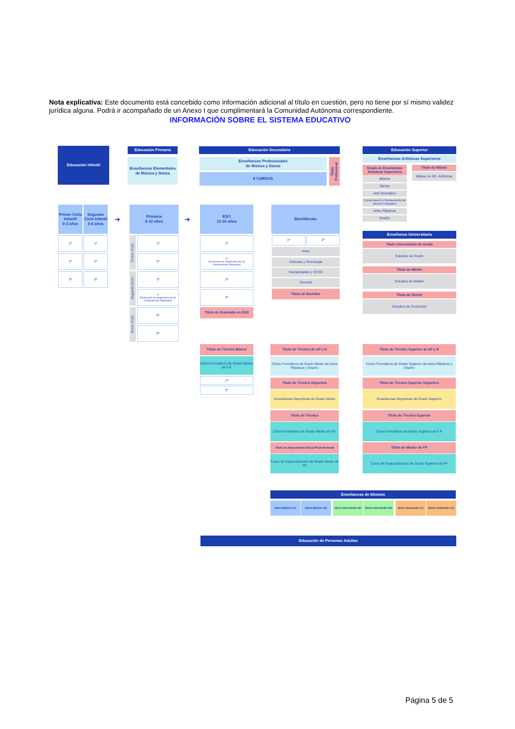Nota explicativa: Este documento está concebido como información adicional al título en cuestión, pero no tiene por sí mismo validez jurídica alguna. Podrá ir acompañado de un Anexo I que cumplimentará la Comunidad Autónoma correspondiente.
INFORMACIÓN SOBRE EL SISTEMA EDUCATIVO
Educación Infantil Educación Primaria
Enseñanzas Elementales de Música y Danza
Educación Secundaria
Enseñanzas Profesionales
de Música y Danza
6 CURSOS
Título Profesional
Educación Superior
Enseñanzas Artísticas Superiores
Grado en Enseñanzas Artísticas Superiores
Título de Máster
Máster en EE. Artísticas
Música
Danza
Arte Dramático
Conservación y Restauración de Bienes Culturales
Artes Plásticas
Diseño
Primer Ciclo Infantil
0-3 años
Segundo Ciclo Infantil
3-6 años
1º 1º
2º 2º
3º 3º
➜
Primaria
6-12 años
➜
Primer Ciclo
Segundo Ciclo
Tercer Ciclo
1º
2º
3º
4º
(Evaluación de Diagnóstico de las Competencias Adquiridas)
5º
6º
ESO
12-16 años
1º
2º
(Evaluación de Diagnóstico de las Competencias Adquiridas)
3º
4º
Título de Graduado en ESO
Bachillerato
1º 2º
Artes
Ciencias y Tecnología
Humanidades y CCSS
General
Título de Bachiller
Enseñanza Universitaria
Título Universitario de Grado
Estudios de Grado
Título de Máster
Estudios de Máster
Título de Doctor
Estudios de Doctorado
Título de Técnico Básico
Ciclos Formativos de Grado Básico de F.P.
1º
2º
Título de Técnico de AP y D
Ciclos Formativos de Grado Medio de Artes Plásticas y Diseño
Título de Técnico Deportivo
Enseñanzas Deportivas de Grado Medio
Título de Técnico
Ciclos Formativos de Grado Medio de F.P.
Título de Especialista del perfil profesional
Curso de Especialización de Grado Medio de FP
Título de Técnico Superior de AP y D
Ciclos Formativos de Grado Superior de Artes Plásticas y Diseño
Título de Técnico Superior Deportivo
Enseñanzas Deportivas de Grado Superior
Título de Técnico Superior
Ciclos Formativos de Grado Superior de F.P.
Título de Máster de FP
Curso de Especialización de Grado Superior de FP
Enseñanzas de Idiomas
Nivel Básico A1 Nivel Básico A2
Nivel Intermedio B1
Nivel Intermedio B2
Nivel Avanzado C1 Nivel Avanzado C2
Educación de Personas Adultas
Página 5 de 5